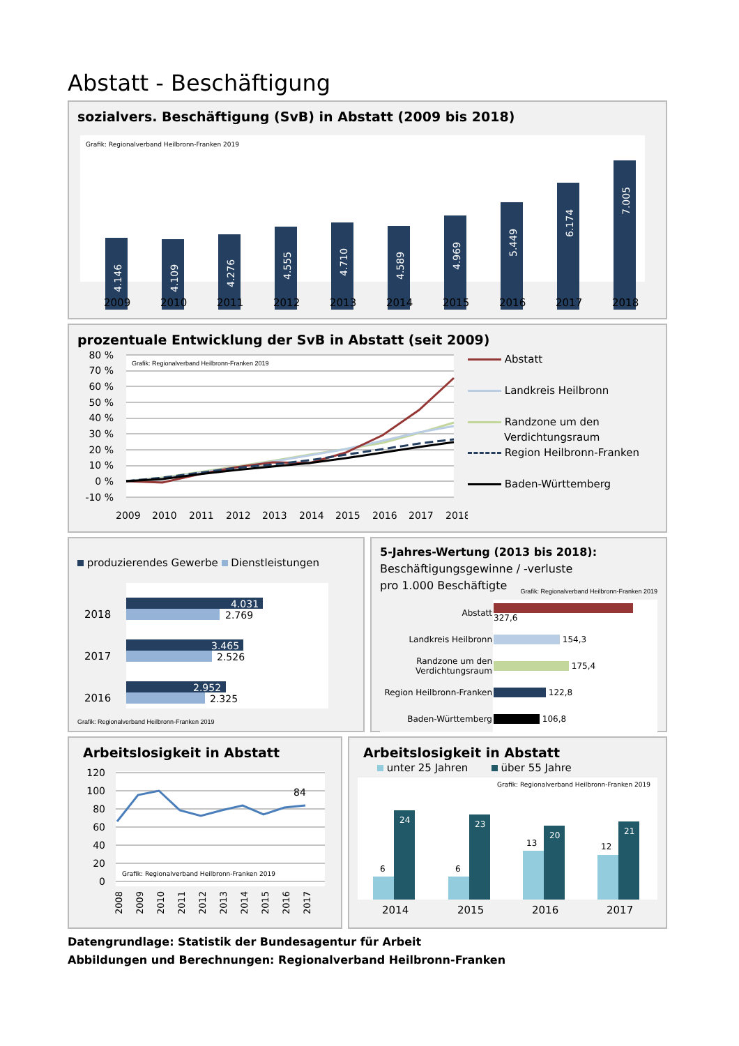Abstatt - Beschäftigung
sozialvers. Beschäftigung (SvB) in Abstatt (2009 bis 2018)
Grafik: Regionalverband Heilbronn-Franken 2019
4.146
4.109
4.276
4.555
4.710
4.589
4.969
5.449
6.174
7.005
2009
2010
2011
2012
2013
2014
2015
2016
2017
2018
prozentuale Entwicklung der SvB in Abstatt (seit 2009)
Grafik: Regionalverband Heilbronn-Franken 2019
80 %
70 %
60 %
50 %
40 %
30 %
20 %
10 %
0 %
-10 %
2009
2010
2011
2012
2013
2014
2015
2016
2017
2018
Abstatt
Landkreis Heilbronn
Randzone um den
Verdichtungsraum
Region Heilbronn-Franken
Baden-Württemberg
produzierendes Gewerbe Dienstleistungen
2018
2017
2016
4.031
2.769
3.465
2.526
2.952
2.325
Grafik: Regionalverband Heilbronn-Franken 2019
5-Jahres-Wertung (2013 bis 2018):
Beschäftigungsgewinne / -verluste
pro 1.000 Beschäftigte Grafik: Regionalverband Heilbronn-Franken 2019
| Abstatt | 327,6 |
| Landkreis Heilbronn | 154,3 |
| Randzone um den Verdichtungsraum | 175,4 |
| Region Heilbronn-Franken | 122,8 |
| Baden-Württemberg | 106,8 |
Arbeitslosigkeit in Abstatt
120
100
80
60
40
20
0
Grafik: Regionalverband Heilbronn-Franken 2019
84
2008
2009
2010
2011
2012
2013
2014
2015
2016
2017
Arbeitslosigkeit in Abstatt
unter 25 Jahren über 55 Jahre
Grafik: Regionalverband Heilbronn-Franken 2019
6
6
13
12
24
23
20
21
2014
2015
2016
2017
Datengrundlage: Statistik der Bundesagentur für Arbeit
Abbildungen und Berechnungen: Regionalverband Heilbronn-Franken